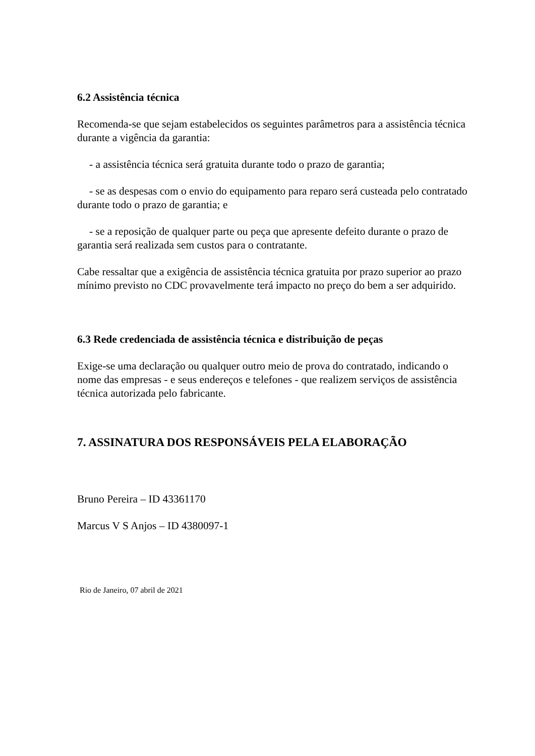6.2 Assistência técnica
Recomenda-se que sejam estabelecidos os seguintes parâmetros para a assistência técnica durante a vigência da garantia:
- a assistência técnica será gratuita durante todo o prazo de garantia;
- se as despesas com o envio do equipamento para reparo será custeada pelo contratado durante todo o prazo de garantia; e
- se a reposição de qualquer parte ou peça que apresente defeito durante o prazo de garantia será realizada sem custos para o contratante.
Cabe ressaltar que a exigência de assistência técnica gratuita por prazo superior ao prazo mínimo previsto no CDC provavelmente terá impacto no preço do bem a ser adquirido.
6.3 Rede credenciada de assistência técnica e distribuição de peças
Exige-se uma declaração ou qualquer outro meio de prova do contratado, indicando o nome das empresas - e seus endereços e telefones - que realizem serviços de assistência técnica autorizada pelo fabricante.
7. ASSINATURA DOS RESPONSÁVEIS PELA ELABORAÇÃO
Bruno Pereira – ID 43361170
Marcus V S Anjos – ID 4380097-1
Rio de Janeiro, 07 abril de 2021